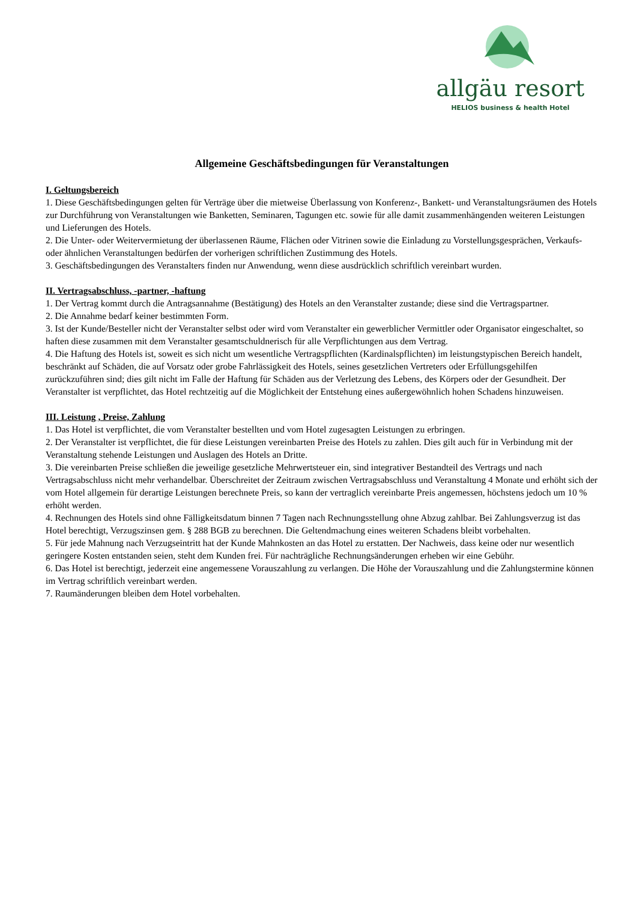allgäu resort
HELIOS business & health Hotel
Allgemeine Geschäftsbedingungen für Veranstaltungen
I. Geltungsbereich
1. Diese Geschäftsbedingungen gelten für Verträge über die mietweise Überlassung von Konferenz-, Bankett- und Veranstaltungsräumen des Hotels zur Durchführung von Veranstaltungen wie Banketten, Seminaren, Tagungen etc. sowie für alle damit zusammenhängenden weiteren Leistungen und Lieferungen des Hotels.
2. Die Unter- oder Weitervermietung der überlassenen Räume, Flächen oder Vitrinen sowie die Einladung zu Vorstellungsgesprächen, Verkaufs- oder ähnlichen Veranstaltungen bedürfen der vorherigen schriftlichen Zustimmung des Hotels.
3. Geschäftsbedingungen des Veranstalters finden nur Anwendung, wenn diese ausdrücklich schriftlich vereinbart wurden.
II. Vertragsabschluss, -partner, -haftung
1. Der Vertrag kommt durch die Antragsannahme (Bestätigung) des Hotels an den Veranstalter zustande; diese sind die Vertragspartner.
2. Die Annahme bedarf keiner bestimmten Form.
3. Ist der Kunde/Besteller nicht der Veranstalter selbst oder wird vom Veranstalter ein gewerblicher Vermittler oder Organisator eingeschaltet, so haften diese zusammen mit dem Veranstalter gesamtschuldnerisch für alle Verpflichtungen aus dem Vertrag.
4. Die Haftung des Hotels ist, soweit es sich nicht um wesentliche Vertragspflichten (Kardinalspflichten) im leistungstypischen Bereich handelt, beschränkt auf Schäden, die auf Vorsatz oder grobe Fahrlässigkeit des Hotels, seines gesetzlichen Vertreters oder Erfüllungsgehilfen zurückzuführen sind; dies gilt nicht im Falle der Haftung für Schäden aus der Verletzung des Lebens, des Körpers oder der Gesundheit. Der Veranstalter ist verpflichtet, das Hotel rechtzeitig auf die Möglichkeit der Entstehung eines außergewöhnlich hohen Schadens hinzuweisen.
III. Leistung , Preise, Zahlung
1. Das Hotel ist verpflichtet, die vom Veranstalter bestellten und vom Hotel zugesagten Leistungen zu erbringen.
2. Der Veranstalter ist verpflichtet, die für diese Leistungen vereinbarten Preise des Hotels zu zahlen. Dies gilt auch für in Verbindung mit der Veranstaltung stehende Leistungen und Auslagen des Hotels an Dritte.
3. Die vereinbarten Preise schließen die jeweilige gesetzliche Mehrwertsteuer ein, sind integrativer Bestandteil des Vertrags und nach Vertragsabschluss nicht mehr verhandelbar. Überschreitet der Zeitraum zwischen Vertragsabschluss und Veranstaltung 4 Monate und erhöht sich der vom Hotel allgemein für derartige Leistungen berechnete Preis, so kann der vertraglich vereinbarte Preis angemessen, höchstens jedoch um 10 % erhöht werden.
4. Rechnungen des Hotels sind ohne Fälligkeitsdatum binnen 7 Tagen nach Rechnungsstellung ohne Abzug zahlbar. Bei Zahlungsverzug ist das Hotel berechtigt, Verzugszinsen gem. § 288 BGB zu berechnen. Die Geltendmachung eines weiteren Schadens bleibt vorbehalten.
5. Für jede Mahnung nach Verzugseintritt hat der Kunde Mahnkosten an das Hotel zu erstatten. Der Nachweis, dass keine oder nur wesentlich geringere Kosten entstanden seien, steht dem Kunden frei. Für nachträgliche Rechnungsänderungen erheben wir eine Gebühr.
6. Das Hotel ist berechtigt, jederzeit eine angemessene Vorauszahlung zu verlangen. Die Höhe der Vorauszahlung und die Zahlungstermine können im Vertrag schriftlich vereinbart werden.
7. Raumänderungen bleiben dem Hotel vorbehalten.